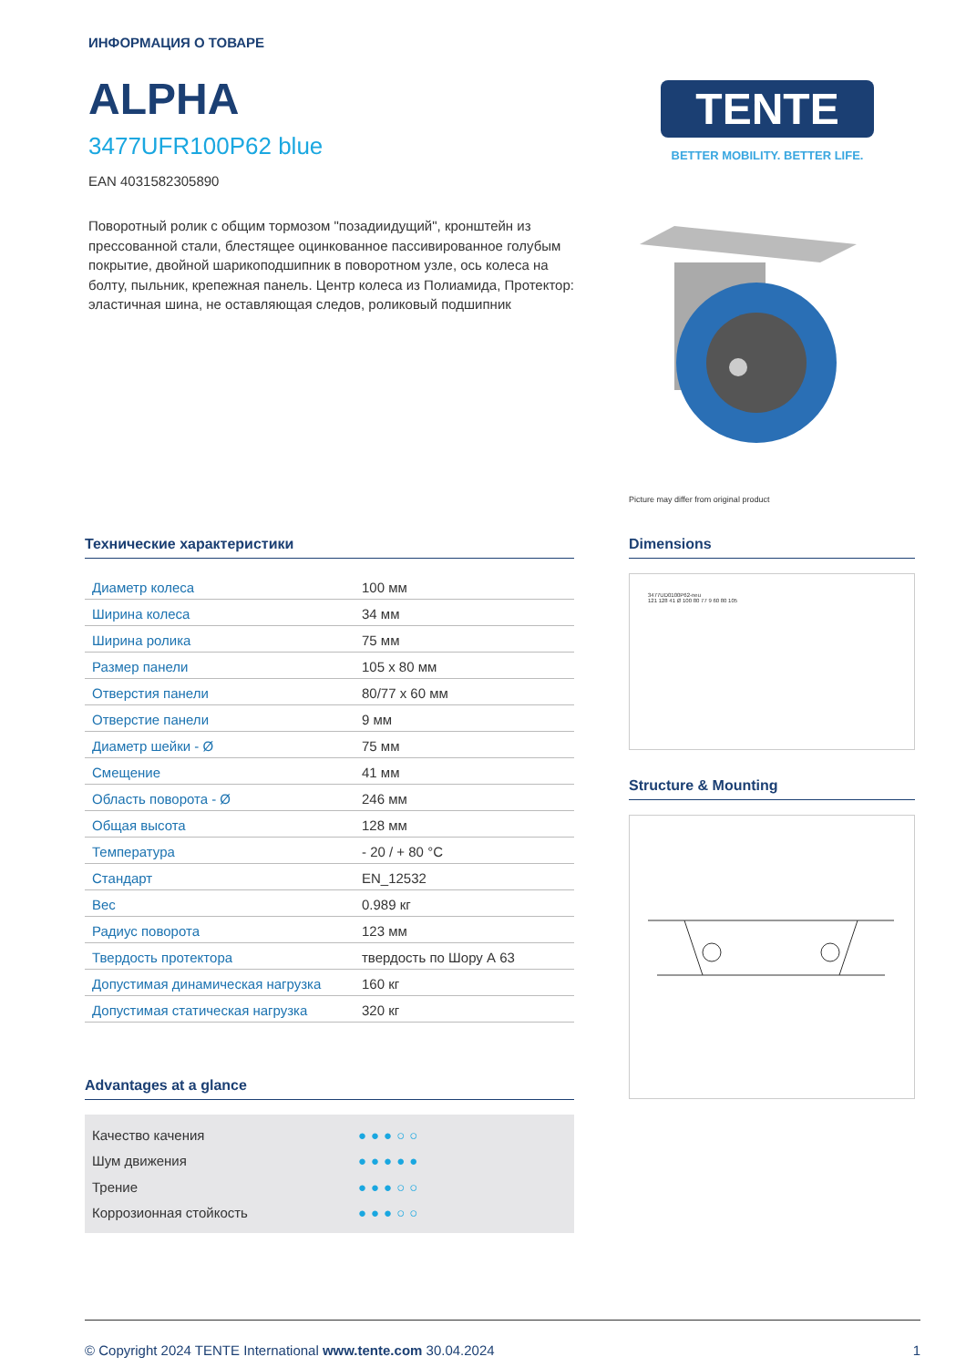ИНФОРМАЦИЯ О ТОВАРЕ
ALPHA
3477UFR100P62 blue
EAN 4031582305890
Поворотный ролик с общим тормозом "позадиидущий", кронштейн из прессованной стали, блестящее оцинкованное пассивированное голубым покрытие, двойной шарикоподшипник в поворотном узле, ось колеса на болту, пыльник, крепежная панель. Центр колеса из Полиамида, Протектор: эластичная шина, не оставляющая следов, роликовый подшипник
TENTE
BETTER MOBILITY. BETTER LIFE.
Picture may differ from original product
Технические характеристики
| Диаметр колеса | 100 мм |
| Ширина колеса | 34 мм |
| Ширина ролика | 75 мм |
| Размер панели | 105 x 80 мм |
| Отверстия панели | 80/77 x 60 мм |
| Отверстие панели | 9 мм |
| Диаметр шейки - Ø | 75 мм |
| Смещение | 41 мм |
| Область поворота - Ø | 246 мм |
| Общая высота | 128 мм |
| Температура | - 20 / + 80 °C |
| Стандарт | EN_12532 |
| Вес | 0.989 кг |
| Радиус поворота | 123 мм |
| Твердость протектора | твердость по Шору А 63 |
| Допустимая динамическая нагрузка | 160 кг |
| Допустимая статическая нагрузка | 320 кг |
Advantages at a glance
Качество качения ●●●○○
Шум движения ●●●●●
Трение ●●●○○
Коррозионная стойкость ●●●○○
Dimensions
3477UD0100P62-neu
121 128 41 Ø 100 80 77 9 60 80 105
Structure & Mounting
© Copyright 2024 TENTE International www.tente.com 30.04.2024 1